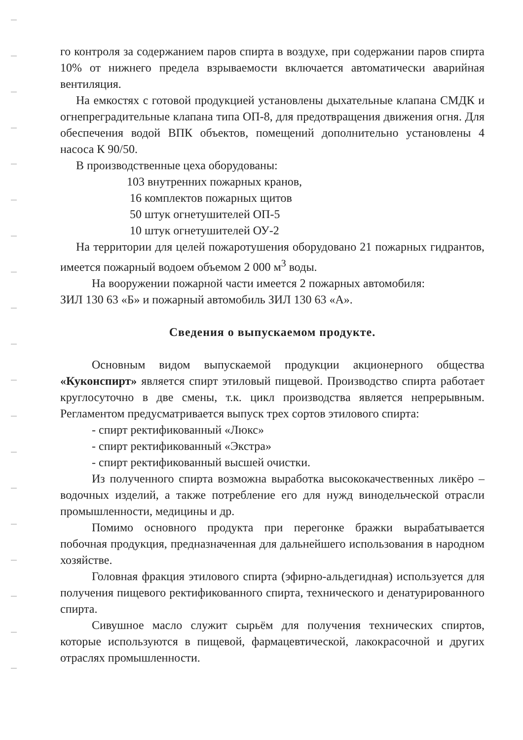го контроля за содержанием паров спирта в воздухе, при содержании паров спирта 10% от нижнего предела взрываемости включается автоматически аварийная вентиляция.
На емкостях с готовой продукцией установлены дыхательные клапана СМДК и огнепреградительные клапана типа ОП-8, для предотвращения движения огня. Для обеспечения водой ВПК объектов, помещений дополнительно установлены 4 насоса К 90/50.
В производственные цеха оборудованы:
103 внутренних пожарных кранов,
16 комплектов пожарных щитов
50 штук огнетушителей ОП-5
10 штук огнетушителей ОУ-2
На территории для целей пожаротушения оборудовано 21 пожарных гидрантов, имеется пожарный водоем объемом 2 000 м<sup>3</sup> воды.
На вооружении пожарной части имеется 2 пожарных автомобиля:
ЗИЛ 130 63 «Б» и пожарный автомобиль ЗИЛ 130 63 «А».
Сведения о выпускаемом продукте.
Основным видом выпускаемой продукции акционерного общества «Куконспирт» является спирт этиловый пищевой. Производство спирта работает круглосуточно в две смены, т.к. цикл производства является непрерывным. Регламентом предусматривается выпуск трех сортов этилового спирта:
- спирт ректификованный «Люкс»
- спирт ректификованный «Экстра»
- спирт ректификованный высшей очистки.
Из полученного спирта возможна выработка высококачественных ликёро – водочных изделий, а также потребление его для нужд винодельческой отрасли промышленности, медицины и др.
Помимо основного продукта при перегонке бражки вырабатывается побочная продукция, предназначенная для дальнейшего использования в народном хозяйстве.
Головная фракция этилового спирта (эфирно-альдегидная) используется для получения пищевого ректификованного спирта, технического и денатурированного спирта.
Сивушное масло служит сырьём для получения технических спиртов, которые используются в пищевой, фармацевтической, лакокрасочной и других отраслях промышленности.